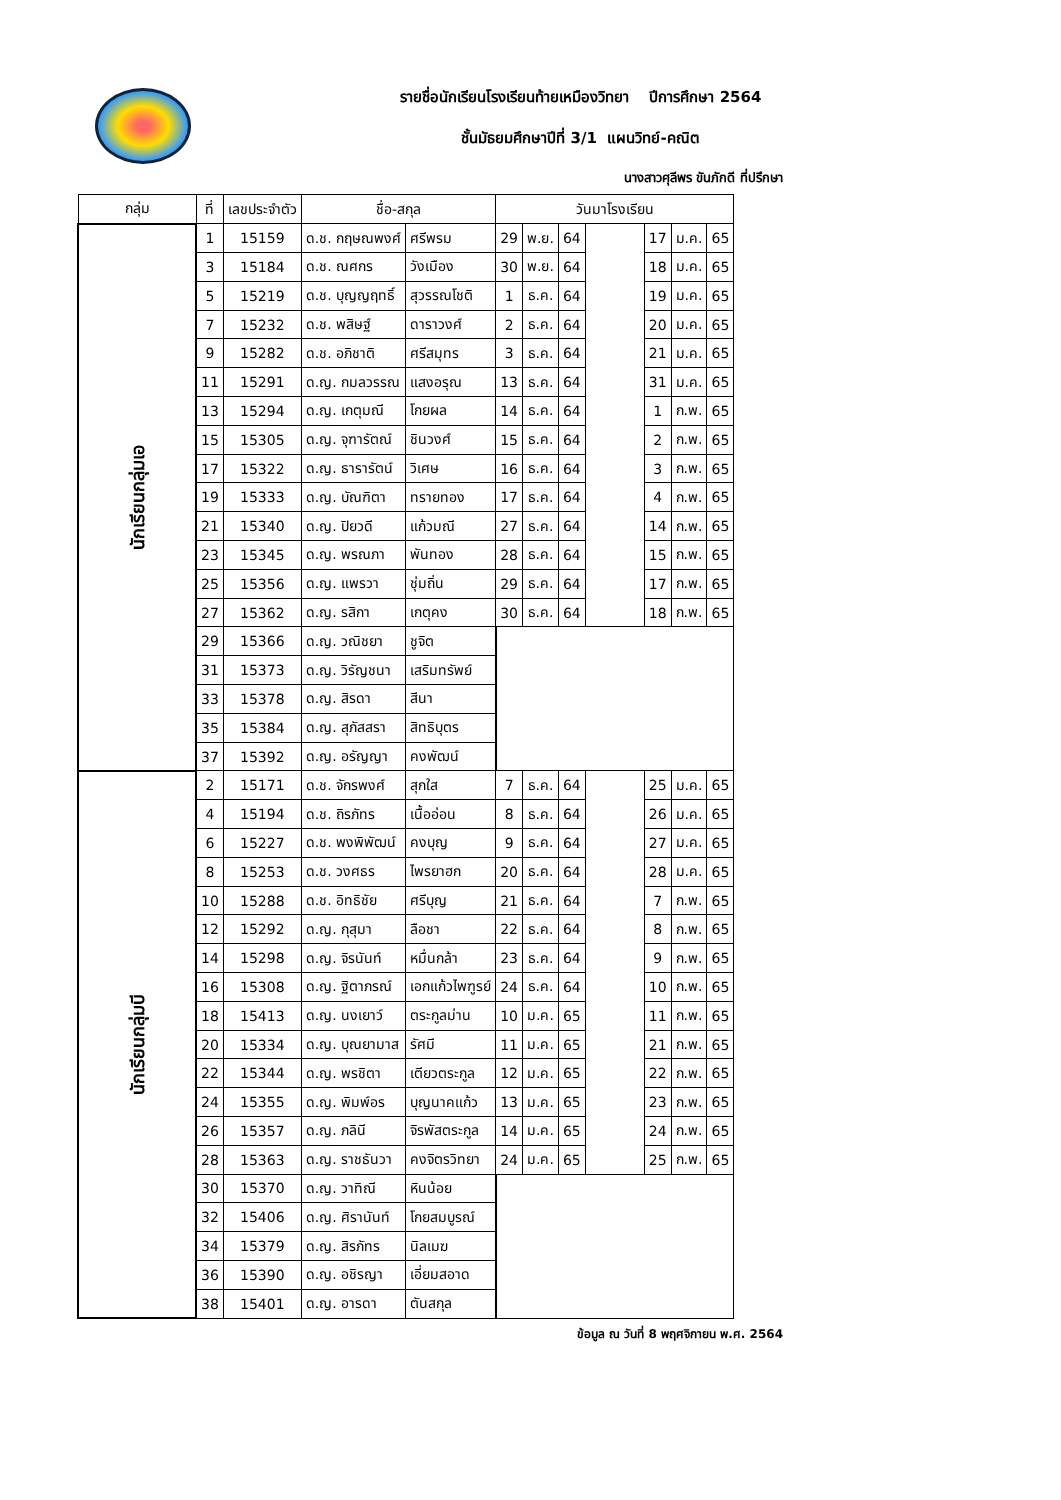รายชื่อนักเรียนโรงเรียนท้ายเหมืองวิทยา ปีการศึกษา 2564
ชั้นมัธยมศึกษาปีที่ 3/1 แผนวิทย์-คณิต
นางสาวศุลีพร ขันภักดี ที่ปรึกษา
| กลุ่ม | ที่ | เลขประจำตัว | ชื่อ-สกุล | | วันมาโรงเรียน | | | | | | |
| --- | --- | --- | --- | --- | --- | --- | --- | --- | --- | --- | --- |
| นักเรียนกลุ่มเอ | 1 | 15159 | ด.ช. กฤษณพงศ์ | ศรีพรม | 29 | พ.ย. | 64 | | 17 | ม.ค. | 65 |
| | 3 | 15184 | ด.ช. ณศกร | วังเมือง | 30 | พ.ย. | 64 | | 18 | ม.ค. | 65 |
| | 5 | 15219 | ด.ช. บุญญฤทธิ์ | สุวรรณโชติ | 1 | ธ.ค. | 64 | | 19 | ม.ค. | 65 |
| | 7 | 15232 | ด.ช. พสิษฐ์ | ดาราวงศ์ | 2 | ธ.ค. | 64 | | 20 | ม.ค. | 65 |
| | 9 | 15282 | ด.ช. อภิชาติ | ศรีสมุทร | 3 | ธ.ค. | 64 | | 21 | ม.ค. | 65 |
| | 11 | 15291 | ด.ญ. กมลวรรณ | แสงอรุณ | 13 | ธ.ค. | 64 | | 31 | ม.ค. | 65 |
| | 13 | 15294 | ด.ญ. เกตุมณี | โกยผล | 14 | ธ.ค. | 64 | | 1 | ก.พ. | 65 |
| | 15 | 15305 | ด.ญ. จุฑารัตณ์ | ชินวงศ์ | 15 | ธ.ค. | 64 | | 2 | ก.พ. | 65 |
| | 17 | 15322 | ด.ญ. ธารารัตน์ | วิเศษ | 16 | ธ.ค. | 64 | | 3 | ก.พ. | 65 |
| | 19 | 15333 | ด.ญ. บัณฑิตา | ทรายทอง | 17 | ธ.ค. | 64 | | 4 | ก.พ. | 65 |
| | 21 | 15340 | ด.ญ. ปิยวดี | แก้วมณี | 27 | ธ.ค. | 64 | | 14 | ก.พ. | 65 |
| | 23 | 15345 | ด.ญ. พรณภา | พันทอง | 28 | ธ.ค. | 64 | | 15 | ก.พ. | 65 |
| | 25 | 15356 | ด.ญ. แพรวา | ชุ่มถิ่น | 29 | ธ.ค. | 64 | | 17 | ก.พ. | 65 |
| | 27 | 15362 | ด.ญ. รสิกา | เกตุคง | 30 | ธ.ค. | 64 | | 18 | ก.พ. | 65 |
| | 29 | 15366 | ด.ญ. วณิชยา | ชูจิต | | | | | | | |
| | 31 | 15373 | ด.ญ. วิรัญชนา | เสริมทรัพย์ | | | | | | | |
| | 33 | 15378 | ด.ญ. สิรดา | สีนา | | | | | | | |
| | 35 | 15384 | ด.ญ. สุภัสสรา | สิทธิบุตร | | | | | | | |
| | 37 | 15392 | ด.ญ. อรัญญา | คงพัฒน์ | | | | | | | |
| นักเรียนกลุ่มบี | 2 | 15171 | ด.ช. จักรพงศ์ | สุกใส | 7 | ธ.ค. | 64 | | 25 | ม.ค. | 65 |
| | 4 | 15194 | ด.ช. ถิรภัทร | เนื้ออ่อน | 8 | ธ.ค. | 64 | | 26 | ม.ค. | 65 |
| | 6 | 15227 | ด.ช. พงพิพัฒน์ | คงบุญ | 9 | ธ.ค. | 64 | | 27 | ม.ค. | 65 |
| | 8 | 15253 | ด.ช. วงศธร | ไพรยาฮก | 20 | ธ.ค. | 64 | | 28 | ม.ค. | 65 |
| | 10 | 15288 | ด.ช. อิทธิชัย | ศรีบุญ | 21 | ธ.ค. | 64 | | 7 | ก.พ. | 65 |
| | 12 | 15292 | ด.ญ. กุสุมา | ลือชา | 22 | ธ.ค. | 64 | | 8 | ก.พ. | 65 |
| | 14 | 15298 | ด.ญ. จิรนันท์ | หมื่นกล้า | 23 | ธ.ค. | 64 | | 9 | ก.พ. | 65 |
| | 16 | 15308 | ด.ญ. ฐิตาภรณ์ | เอกแก้วไพฑูรย์ | 24 | ธ.ค. | 64 | | 10 | ก.พ. | 65 |
| | 18 | 15413 | ด.ญ. นงเยาว์ | ตระกูลม่าน | 10 | ม.ค. | 65 | | 11 | ก.พ. | 65 |
| | 20 | 15334 | ด.ญ. บุณยามาส | รัศมี | 11 | ม.ค. | 65 | | 21 | ก.พ. | 65 |
| | 22 | 15344 | ด.ญ. พรชิตา | เตียวตระกูล | 12 | ม.ค. | 65 | | 22 | ก.พ. | 65 |
| | 24 | 15355 | ด.ญ. พิมพ์อร | บุญนาคแก้ว | 13 | ม.ค. | 65 | | 23 | ก.พ. | 65 |
| | 26 | 15357 | ด.ญ. ภลินี | จิรพัสตระกูล | 14 | ม.ค. | 65 | | 24 | ก.พ. | 65 |
| | 28 | 15363 | ด.ญ. ราชธันวา | คงจิตรวิทยา | 24 | ม.ค. | 65 | | 25 | ก.พ. | 65 |
| | 30 | 15370 | ด.ญ. วาทิณี | หินน้อย | | | | | | | |
| | 32 | 15406 | ด.ญ. ศิรานันท์ | โกยสมบูรณ์ | | | | | | | |
| | 34 | 15379 | ด.ญ. สิรภัทร | นิลเมฆ | | | | | | | |
| | 36 | 15390 | ด.ญ. อชิรญา | เอี่ยมสอาด | | | | | | | |
| | 38 | 15401 | ด.ญ. อารดา | ตันสกุล | | | | | | | |
ข้อมูล ณ วันที่ 8 พฤศจิกายน พ.ศ. 2564